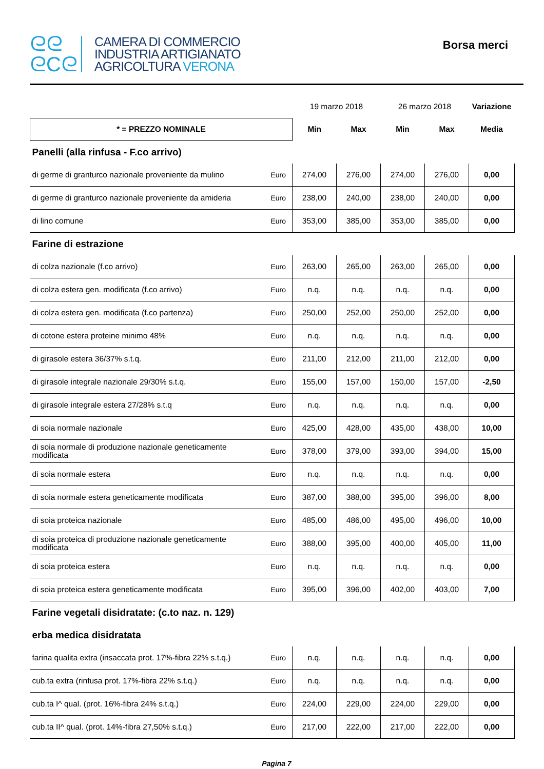ᘓᘓ
ᘓCᘓ
CAMERA DI COMMERCIO
INDUSTRIA ARTIGIANATO
AGRICOLTURA VERONA
Borsa merci
| | | 19 marzo 2018 | | 26 marzo 2018 | | Variazione |
| * = PREZZO NOMINALE | | Min | Max | Min | Max | Media |
| Panelli (alla rinfusa - F.co arrivo) | | | | | | |
| di germe di granturco nazionale proveniente da mulino | Euro | 274,00 | 276,00 | 274,00 | 276,00 | 0,00 |
| di germe di granturco nazionale proveniente da amideria | Euro | 238,00 | 240,00 | 238,00 | 240,00 | 0,00 |
| di lino comune | Euro | 353,00 | 385,00 | 353,00 | 385,00 | 0,00 |
| Farine di estrazione | | | | | | |
| di colza nazionale (f.co arrivo) | Euro | 263,00 | 265,00 | 263,00 | 265,00 | 0,00 |
| di colza estera gen. modificata (f.co arrivo) | Euro | n.q. | n.q. | n.q. | n.q. | 0,00 |
| di colza estera gen. modificata (f.co partenza) | Euro | 250,00 | 252,00 | 250,00 | 252,00 | 0,00 |
| di cotone estera proteine minimo 48% | Euro | n.q. | n.q. | n.q. | n.q. | 0,00 |
| di girasole estera 36/37% s.t.q. | Euro | 211,00 | 212,00 | 211,00 | 212,00 | 0,00 |
| di girasole integrale nazionale 29/30% s.t.q. | Euro | 155,00 | 157,00 | 150,00 | 157,00 | -2,50 |
| di girasole integrale estera 27/28% s.t.q | Euro | n.q. | n.q. | n.q. | n.q. | 0,00 |
| di soia normale nazionale | Euro | 425,00 | 428,00 | 435,00 | 438,00 | 10,00 |
| di soia normale di produzione nazionale geneticamente modificata | Euro | 378,00 | 379,00 | 393,00 | 394,00 | 15,00 |
| di soia normale estera | Euro | n.q. | n.q. | n.q. | n.q. | 0,00 |
| di soia normale estera geneticamente modificata | Euro | 387,00 | 388,00 | 395,00 | 396,00 | 8,00 |
| di soia proteica nazionale | Euro | 485,00 | 486,00 | 495,00 | 496,00 | 10,00 |
| di soia proteica di produzione nazionale geneticamente modificata | Euro | 388,00 | 395,00 | 400,00 | 405,00 | 11,00 |
| di soia proteica estera | Euro | n.q. | n.q. | n.q. | n.q. | 0,00 |
| di soia proteica estera geneticamente modificata | Euro | 395,00 | 396,00 | 402,00 | 403,00 | 7,00 |
| Farine vegetali disidratate: (c.to naz. n. 129) | | | | | | |
| erba medica disidratata | | | | | | |
| farina qualita extra (insaccata prot. 17%-fibra 22% s.t.q.) | Euro | n.q. | n.q. | n.q. | n.q. | 0,00 |
| cub.ta extra (rinfusa prot. 17%-fibra 22% s.t.q.) | Euro | n.q. | n.q. | n.q. | n.q. | 0,00 |
| cub.ta I^ qual. (prot. 16%-fibra 24% s.t.q.) | Euro | 224,00 | 229,00 | 224,00 | 229,00 | 0,00 |
| cub.ta II^ qual. (prot. 14%-fibra 27,50% s.t.q.) | Euro | 217,00 | 222,00 | 217,00 | 222,00 | 0,00 |
Pagina 7